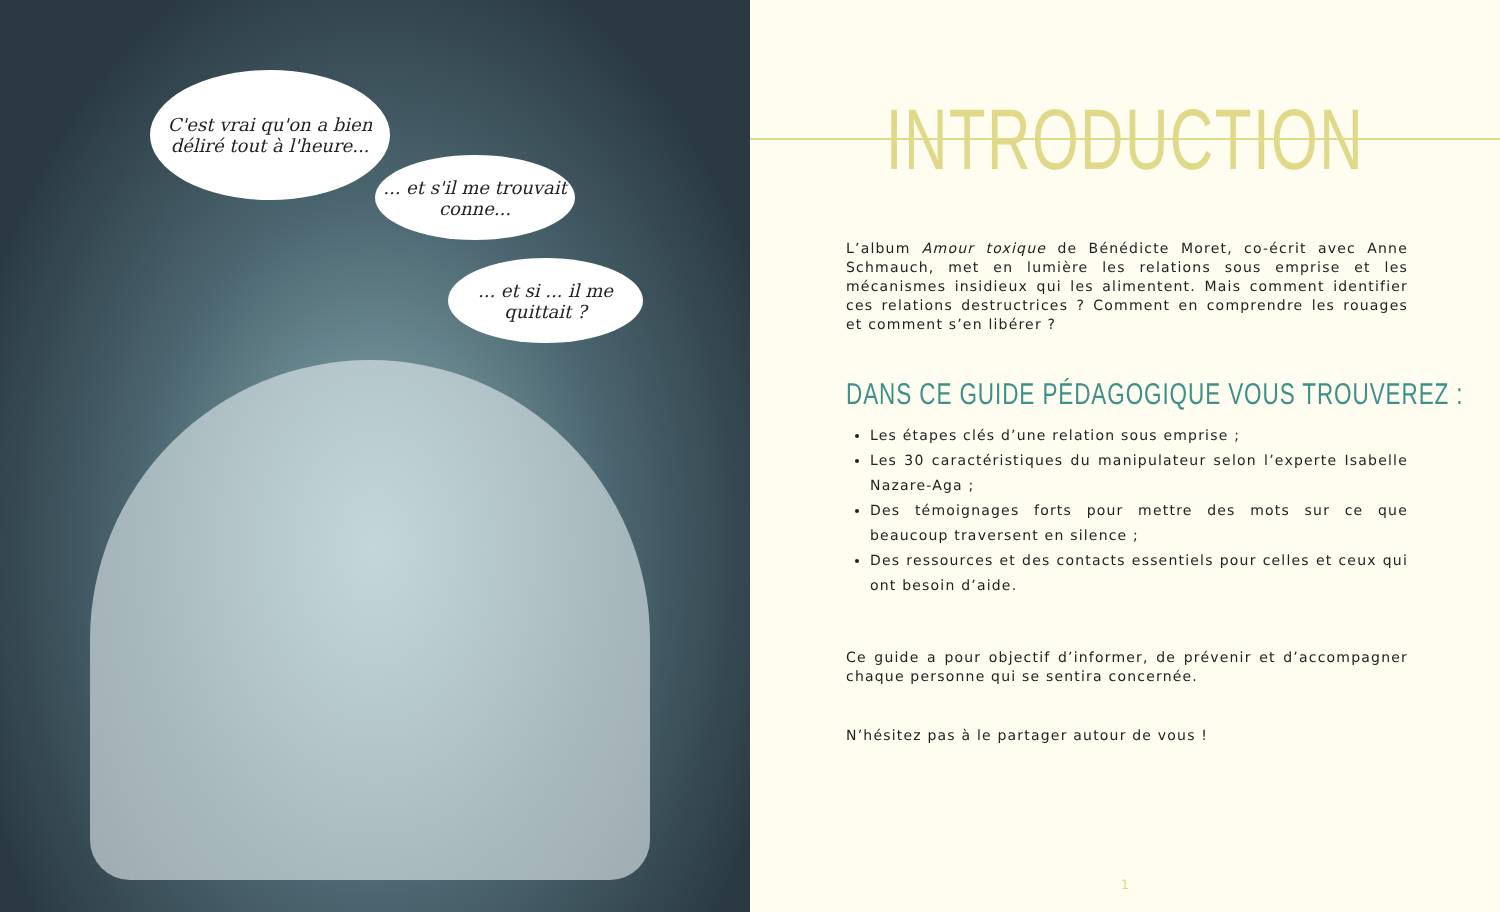C'est vrai qu'on a bien déliré tout à l'heure...
... et s'il me trouvait conne...
... et si ... il me quittait ?
INTRODUCTION
L’album Amour toxique de Bénédicte Moret, co-écrit avec Anne Schmauch, met en lumière les relations sous emprise et les mécanismes insidieux qui les alimentent. Mais comment identifier ces relations destructrices ? Comment en comprendre les rouages et comment s’en libérer ?
DANS CE GUIDE PÉDAGOGIQUE VOUS TROUVEREZ :
Les étapes clés d’une relation sous emprise ;
Les 30 caractéristiques du manipulateur selon l’experte Isabelle Nazare-Aga ;
Des témoignages forts pour mettre des mots sur ce que beaucoup traversent en silence ;
Des ressources et des contacts essentiels pour celles et ceux qui ont besoin d’aide.
Ce guide a pour objectif d’informer, de prévenir et d’accompagner chaque personne qui se sentira concernée.
N’hésitez pas à le partager autour de vous !
1